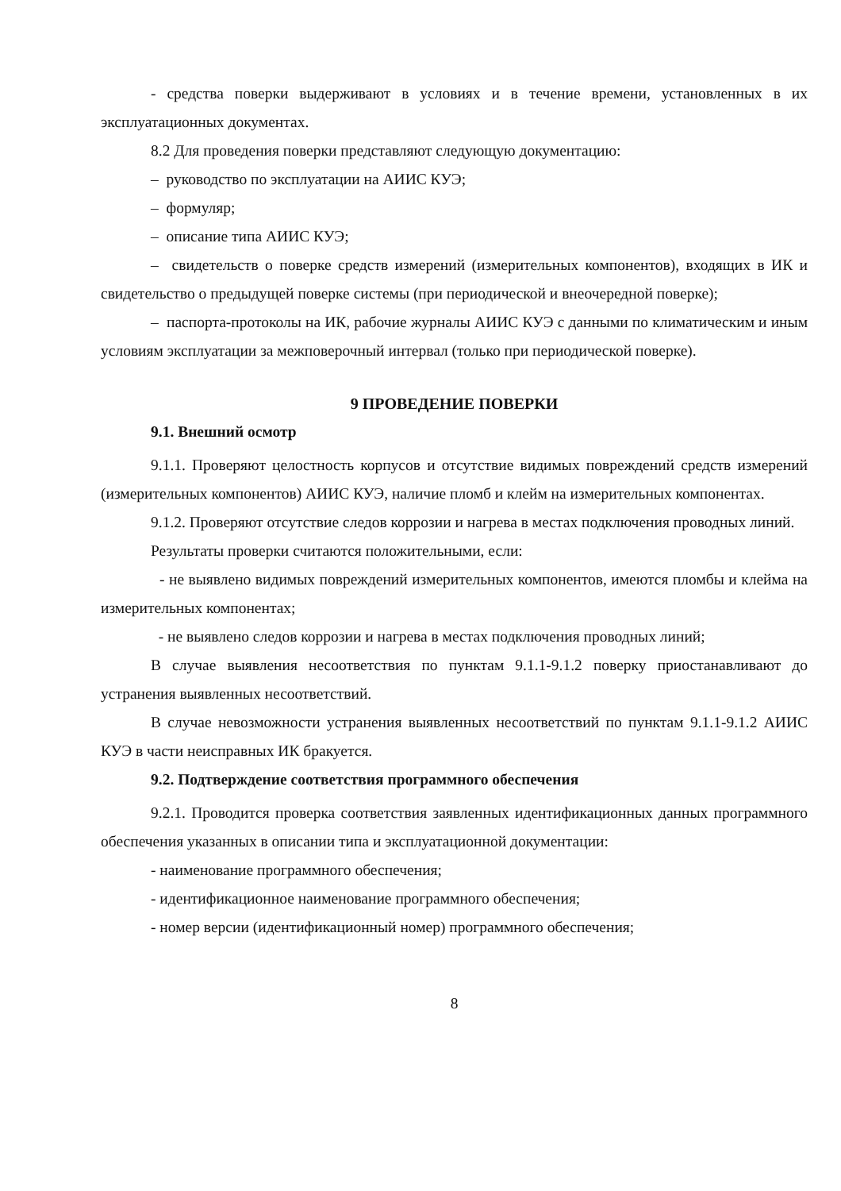- средства поверки выдерживают в условиях и в течение времени, установленных в их эксплуатационных документах.
8.2 Для проведения поверки представляют следующую документацию:
– руководство по эксплуатации на АИИС КУЭ;
– формуляр;
– описание типа АИИС КУЭ;
– свидетельств о поверке средств измерений (измерительных компонентов), входящих в ИК и свидетельство о предыдущей поверке системы (при периодической и внеочередной поверке);
– паспорта-протоколы на ИК, рабочие журналы АИИС КУЭ с данными по климатическим и иным условиям эксплуатации за межповерочный интервал (только при периодической поверке).
9 ПРОВЕДЕНИЕ ПОВЕРКИ
9.1. Внешний осмотр
9.1.1. Проверяют целостность корпусов и отсутствие видимых повреждений средств измерений (измерительных компонентов) АИИС КУЭ, наличие пломб и клейм на измерительных компонентах.
9.1.2. Проверяют отсутствие следов коррозии и нагрева в местах подключения проводных линий.
Результаты проверки считаются положительными, если:
- не выявлено видимых повреждений измерительных компонентов, имеются пломбы и клейма на измерительных компонентах;
- не выявлено следов коррозии и нагрева в местах подключения проводных линий;
В случае выявления несоответствия по пунктам 9.1.1-9.1.2 поверку приостанавливают до устранения выявленных несоответствий.
В случае невозможности устранения выявленных несоответствий по пунктам 9.1.1-9.1.2 АИИС КУЭ в части неисправных ИК бракуется.
9.2. Подтверждение соответствия программного обеспечения
9.2.1. Проводится проверка соответствия заявленных идентификационных данных программного обеспечения указанных в описании типа и эксплуатационной документации:
- наименование программного обеспечения;
- идентификационное наименование программного обеспечения;
- номер версии (идентификационный номер) программного обеспечения;
8